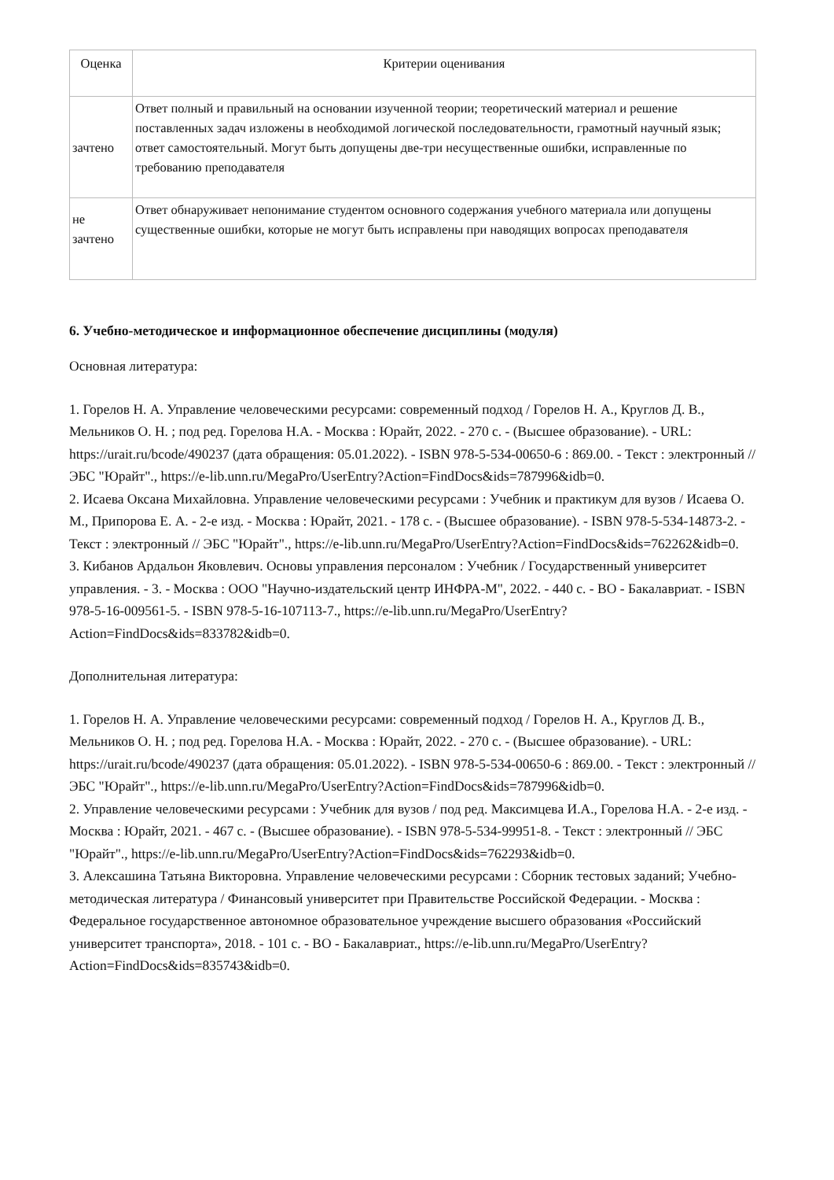| Оценка | Критерии оценивания |
| --- | --- |
| зачтено | Ответ полный и правильный на основании изученной теории; теоретический материал и решение поставленных задач изложены в необходимой логической последовательности, грамотный научный язык; ответ самостоятельный. Могут быть допущены две-три несущественные ошибки, исправленные по требованию преподавателя |
| не зачтено | Ответ обнаруживает непонимание студентом основного содержания учебного материала или допущены существенные ошибки, которые не могут быть исправлены при наводящих вопросах преподавателя |
6. Учебно-методическое и информационное обеспечение дисциплины (модуля)
Основная литература:
1. Горелов Н. А. Управление человеческими ресурсами: современный подход / Горелов Н. А., Круглов Д. В., Мельников О. Н. ; под ред. Горелова Н.А. - Москва : Юрайт, 2022. - 270 с. - (Высшее образование). - URL: https://urait.ru/bcode/490237 (дата обращения: 05.01.2022). - ISBN 978-5-534-00650-6 : 869.00. - Текст : электронный // ЭБС "Юрайт"., https://e-lib.unn.ru/MegaPro/UserEntry?Action=FindDocs&ids=787996&idb=0.
2. Исаева Оксана Михайловна. Управление человеческими ресурсами : Учебник и практикум для вузов / Исаева О. М., Припорова Е. А. - 2-е изд. - Москва : Юрайт, 2021. - 178 с. - (Высшее образование). - ISBN 978-5-534-14873-2. - Текст : электронный // ЭБС "Юрайт"., https://e-lib.unn.ru/MegaPro/UserEntry?Action=FindDocs&ids=762262&idb=0.
3. Кибанов Ардальон Яковлевич. Основы управления персоналом : Учебник / Государственный университет управления. - 3. - Москва : ООО "Научно-издательский центр ИНФРА-М", 2022. - 440 с. - ВО - Бакалавриат. - ISBN 978-5-16-009561-5. - ISBN 978-5-16-107113-7., https://e-lib.unn.ru/MegaPro/UserEntry?Action=FindDocs&ids=833782&idb=0.
Дополнительная литература:
1. Горелов Н. А. Управление человеческими ресурсами: современный подход / Горелов Н. А., Круглов Д. В., Мельников О. Н. ; под ред. Горелова Н.А. - Москва : Юрайт, 2022. - 270 с. - (Высшее образование). - URL: https://urait.ru/bcode/490237 (дата обращения: 05.01.2022). - ISBN 978-5-534-00650-6 : 869.00. - Текст : электронный // ЭБС "Юрайт"., https://e-lib.unn.ru/MegaPro/UserEntry?Action=FindDocs&ids=787996&idb=0.
2. Управление человеческими ресурсами : Учебник для вузов / под ред. Максимцева И.А., Горелова Н.А. - 2-е изд. - Москва : Юрайт, 2021. - 467 с. - (Высшее образование). - ISBN 978-5-534-99951-8. - Текст : электронный // ЭБС "Юрайт"., https://e-lib.unn.ru/MegaPro/UserEntry?Action=FindDocs&ids=762293&idb=0.
3. Алексашина Татьяна Викторовна. Управление человеческими ресурсами : Сборник тестовых заданий; Учебно-методическая литература / Финансовый университет при Правительстве Российской Федерации. - Москва : Федеральное государственное автономное образовательное учреждение высшего образования «Российский университет транспорта», 2018. - 101 с. - ВО - Бакалавриат., https://e-lib.unn.ru/MegaPro/UserEntry?Action=FindDocs&ids=835743&idb=0.